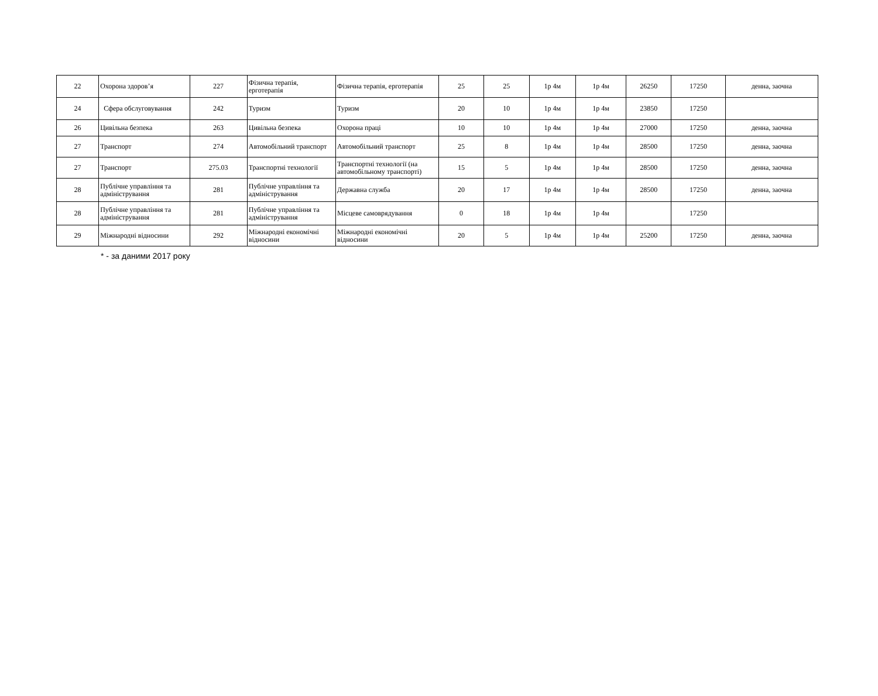| 22 | Охорона здоров’я | 227 | Фізична терапія, ерготерапія | Фізична терапія, ерготерапія | 25 | 25 | 1р 4м | 1р 4м | 26250 | 17250 | денна, заочна |
| 24 | Сфера обслуговування | 242 | Туризм | Туризм | 20 | 10 | 1р 4м | 1р 4м | 23850 | 17250 | |
| 26 | Цивільна безпека | 263 | Цивільна безпека | Охорона праці | 10 | 10 | 1р 4м | 1р 4м | 27000 | 17250 | денна, заочна |
| 27 | Транспорт | 274 | Автомобільний транспорт | Автомобільний транспорт | 25 | 8 | 1р 4м | 1р 4м | 28500 | 17250 | денна, заочна |
| 27 | Транспорт | 275.03 | Транспортні технології | Транспортні технології (на автомобільному транспорті) | 15 | 5 | 1р 4м | 1р 4м | 28500 | 17250 | денна, заочна |
| 28 | Публічне управління та адміністрування | 281 | Публічне управління та адміністрування | Державна служба | 20 | 17 | 1р 4м | 1р 4м | 28500 | 17250 | денна, заочна |
| 28 | Публічне управління та адміністрування | 281 | Публічне управління та адміністрування | Місцеве самоврядування | 0 | 18 | 1р 4м | 1р 4м | | 17250 | |
| 29 | Міжнародні відносини | 292 | Міжнародні економічні відносини | Міжнародні економічні відносини | 20 | 5 | 1р 4м | 1р 4м | 25200 | 17250 | денна, заочна |
* - за даними 2017 року